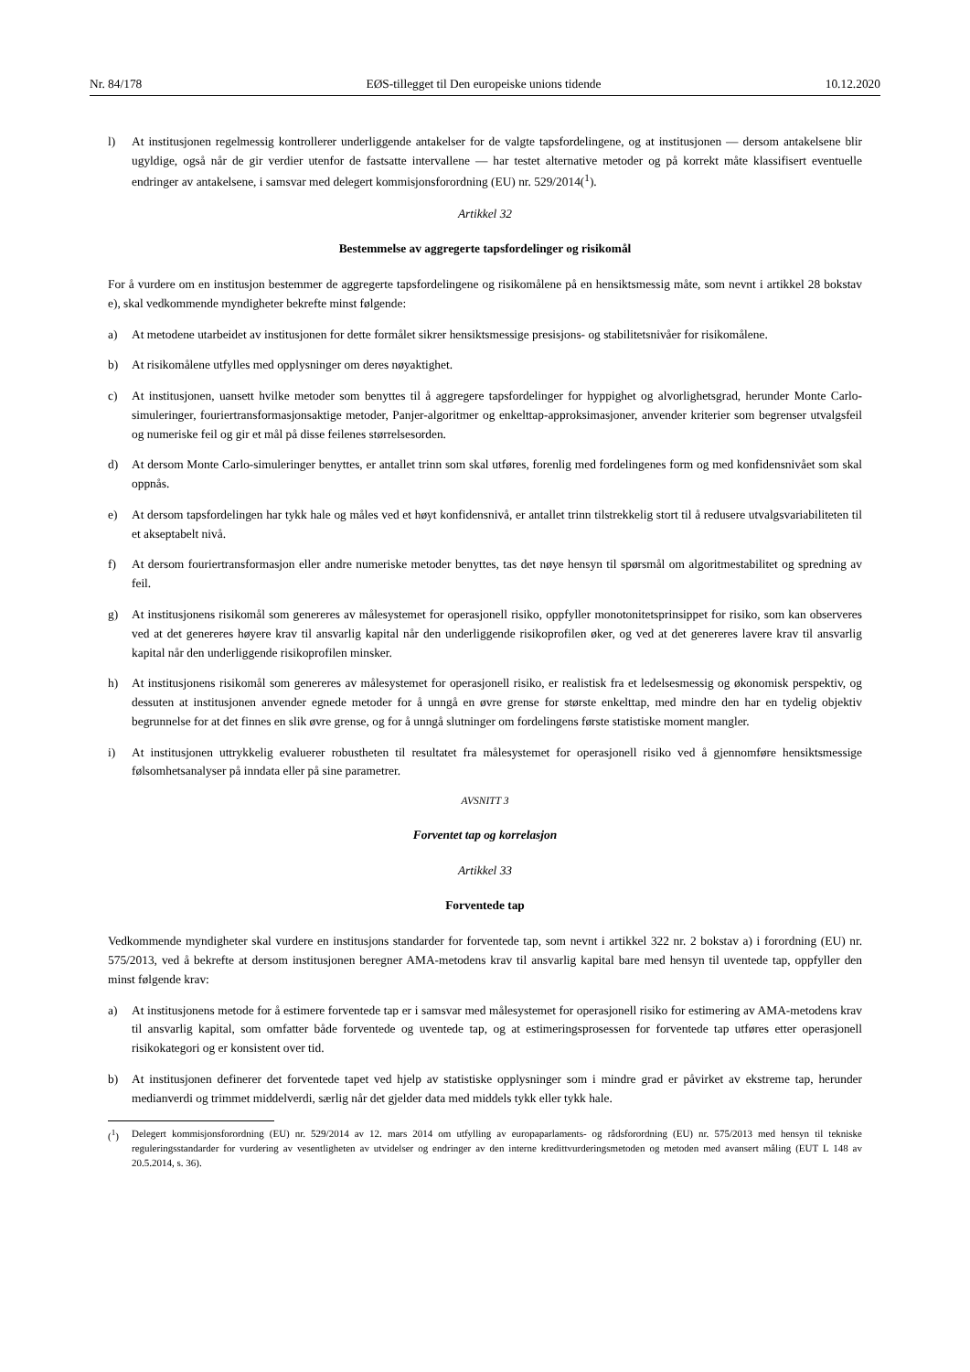Nr. 84/178 EØS-tillegget til Den europeiske unions tidende 10.12.2020
l) At institusjonen regelmessig kontrollerer underliggende antakelser for de valgte tapsfordelingene, og at institusjonen — dersom antakelsene blir ugyldige, også når de gir verdier utenfor de fastsatte intervallene — har testet alternative metoder og på korrekt måte klassifisert eventuelle endringer av antakelsene, i samsvar med delegert kommisjonsforordning (EU) nr. 529/2014(<sup>1</sup>).
Artikkel 32
Bestemmelse av aggregerte tapsfordelinger og risikomål
For å vurdere om en institusjon bestemmer de aggregerte tapsfordelingene og risikomålene på en hensiktsmessig måte, som nevnt i artikkel 28 bokstav e), skal vedkommende myndigheter bekrefte minst følgende:
a) At metodene utarbeidet av institusjonen for dette formålet sikrer hensiktsmessige presisjons- og stabilitetsnivåer for risikomålene.
b) At risikomålene utfylles med opplysninger om deres nøyaktighet.
c) At institusjonen, uansett hvilke metoder som benyttes til å aggregere tapsfordelinger for hyppighet og alvorlighetsgrad, herunder Monte Carlo-simuleringer, fouriertransformasjonsaktige metoder, Panjer-algoritmer og enkelttap-approksimasjoner, anvender kriterier som begrenser utvalgsfeil og numeriske feil og gir et mål på disse feilenes størrelsesorden.
d) At dersom Monte Carlo-simuleringer benyttes, er antallet trinn som skal utføres, forenlig med fordelingenes form og med konfidensnivået som skal oppnås.
e) At dersom tapsfordelingen har tykk hale og måles ved et høyt konfidensnivå, er antallet trinn tilstrekkelig stort til å redusere utvalgsvariabiliteten til et akseptabelt nivå.
f) At dersom fouriertransformasjon eller andre numeriske metoder benyttes, tas det nøye hensyn til spørsmål om algoritmestabilitet og spredning av feil.
g) At institusjonens risikomål som genereres av målesystemet for operasjonell risiko, oppfyller monotonitetsprinsippet for risiko, som kan observeres ved at det genereres høyere krav til ansvarlig kapital når den underliggende risikoprofilen øker, og ved at det genereres lavere krav til ansvarlig kapital når den underliggende risikoprofilen minsker.
h) At institusjonens risikomål som genereres av målesystemet for operasjonell risiko, er realistisk fra et ledelsesmessig og økonomisk perspektiv, og dessuten at institusjonen anvender egnede metoder for å unngå en øvre grense for største enkelttap, med mindre den har en tydelig objektiv begrunnelse for at det finnes en slik øvre grense, og for å unngå slutninger om fordelingens første statistiske moment mangler.
i) At institusjonen uttrykkelig evaluerer robustheten til resultatet fra målesystemet for operasjonell risiko ved å gjennomføre hensiktsmessige følsomhetsanalyser på inndata eller på sine parametrer.
AVSNITT 3
Forventet tap og korrelasjon
Artikkel 33
Forventede tap
Vedkommende myndigheter skal vurdere en institusjons standarder for forventede tap, som nevnt i artikkel 322 nr. 2 bokstav a) i forordning (EU) nr. 575/2013, ved å bekrefte at dersom institusjonen beregner AMA-metodens krav til ansvarlig kapital bare med hensyn til uventede tap, oppfyller den minst følgende krav:
a) At institusjonens metode for å estimere forventede tap er i samsvar med målesystemet for operasjonell risiko for estimering av AMA-metodens krav til ansvarlig kapital, som omfatter både forventede og uventede tap, og at estimeringsprosessen for forventede tap utføres etter operasjonell risikokategori og er konsistent over tid.
b) At institusjonen definerer det forventede tapet ved hjelp av statistiske opplysninger som i mindre grad er påvirket av ekstreme tap, herunder medianverdi og trimmet middelverdi, særlig når det gjelder data med middels tykk eller tykk hale.
(<sup>1</sup>) Delegert kommisjonsforordning (EU) nr. 529/2014 av 12. mars 2014 om utfylling av europaparlaments- og rådsforordning (EU) nr. 575/2013 med hensyn til tekniske reguleringsstandarder for vurdering av vesentligheten av utvidelser og endringer av den interne kredittvurderingsmetoden og metoden med avansert måling (EUT L 148 av 20.5.2014, s. 36).